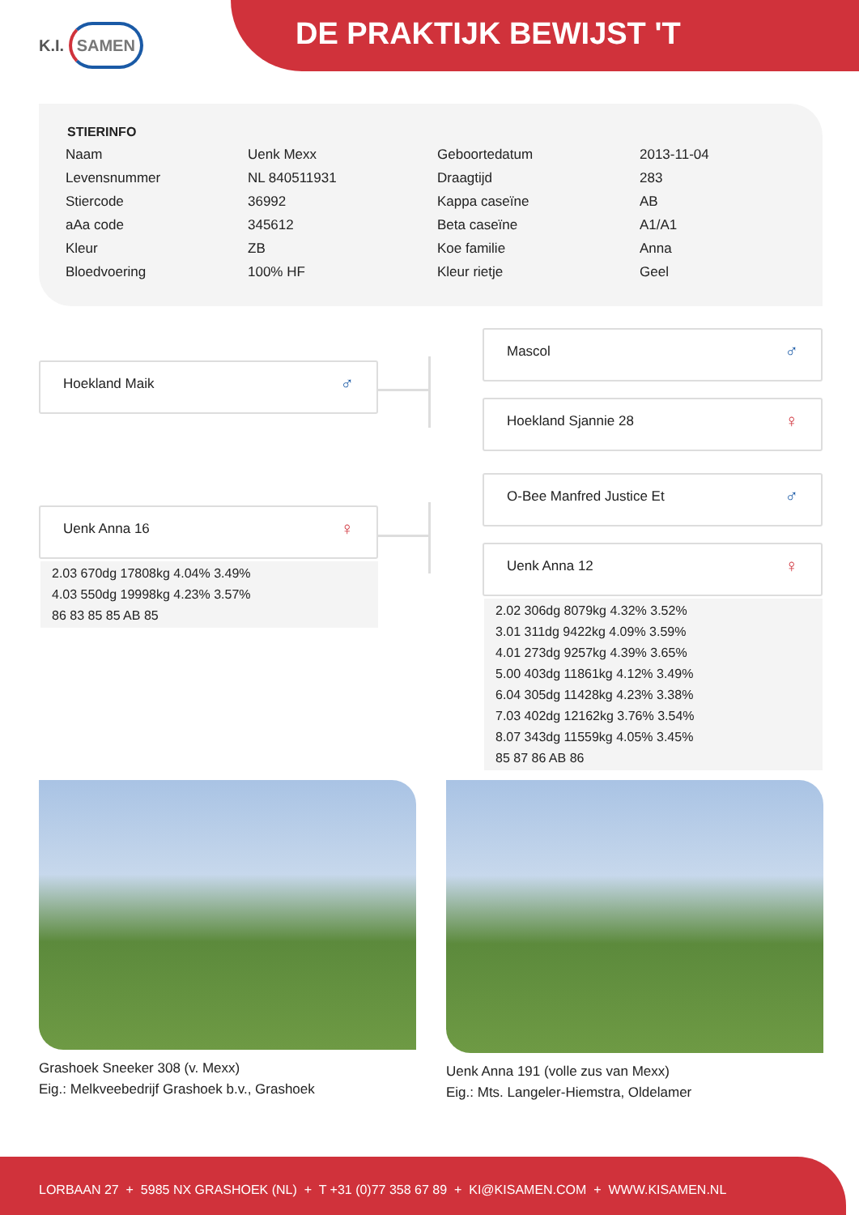K.I. SAMEN DE PRAKTIJK BEWIJST 'T
STIERINFO
| Naam | Uenk Mexx | Geboortedatum | 2013-11-04 |
| Levensnummer | NL 840511931 | Draagtijd | 283 |
| Stiercode | 36992 | Kappa caseïne | AB |
| aAa code | 345612 | Beta caseïne | A1/A1 |
| Kleur | ZB | Koe familie | Anna |
| Bloedvoering | 100% HF | Kleur rietje | Geel |
Hoekland Maik ♂
Mascol ♂
Hoekland Sjannie 28 ♀
Uenk Anna 16 ♀
2.03 670dg 17808kg 4.04% 3.49%
4.03 550dg 19998kg 4.23% 3.57%
86 83 85 85 AB 85
O-Bee Manfred Justice Et ♂
Uenk Anna 12 ♀
2.02 306dg 8079kg 4.32% 3.52%
3.01 311dg 9422kg 4.09% 3.59%
4.01 273dg 9257kg 4.39% 3.65%
5.00 403dg 11861kg 4.12% 3.49%
6.04 305dg 11428kg 4.23% 3.38%
7.03 402dg 12162kg 3.76% 3.54%
8.07 343dg 11559kg 4.05% 3.45%
85 87 86 AB 86
Grashoek Sneeker 308 (v. Mexx)
Eig.: Melkveebedrijf Grashoek b.v., Grashoek
Uenk Anna 191 (volle zus van Mexx)
Eig.: Mts. Langeler-Hiemstra, Oldelamer
LORBAAN 27 + 5985 NX GRASHOEK (NL) + T +31 (0)77 358 67 89 + KI@KISAMEN.COM + WWW.KISAMEN.NL